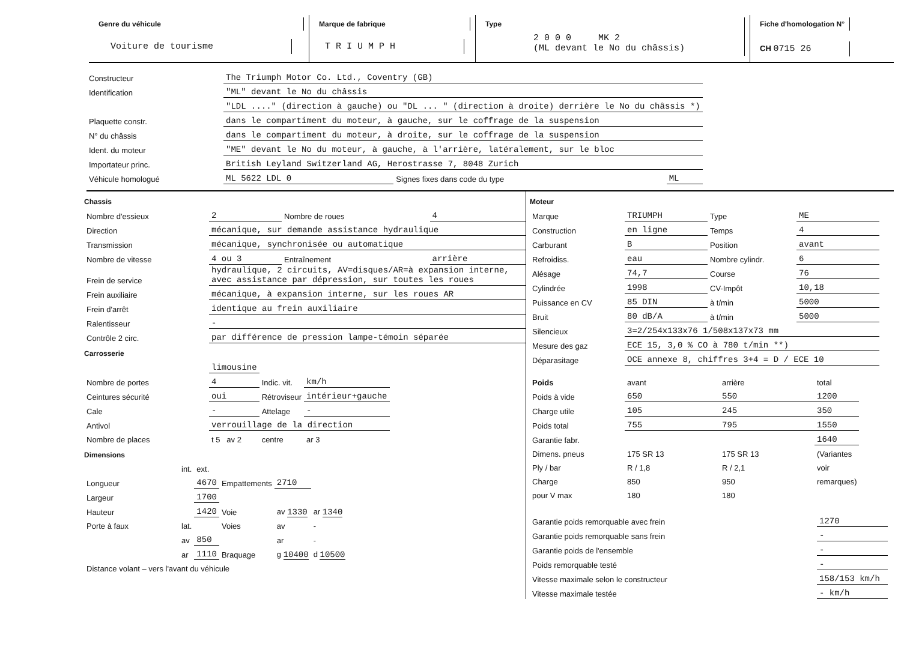Genre du véhicule
Voiture de tourisme
Marque de fabrique
T R I U M P H
Type
2 0 0 0 MK 2
(ML devant le No du châssis)
Fiche d'homologation N°
CH 0715 26
| Constructeur | The Triumph Motor Co. Ltd., Coventry (GB) | | |
| Identification | "ML" devant le No du châssis | | |
| | "LDL ...." (direction à gauche) ou "DL ... " (direction à droite) derrière le No du châssis *) | | |
| Plaquette constr. | dans le compartiment du moteur, à gauche, sur le coffrage de la suspension | | |
| N° du châssis | dans le compartiment du moteur, à droite, sur le coffrage de la suspension | | |
| Ident. du moteur | "ME" devant le No du moteur, à gauche, à l'arrière, latéralement, sur le bloc | | |
| Importateur princ. | British Leyland Switzerland AG, Herostrasse 7, 8048 Zurich | | |
| Véhicule homologué | ML 5622 LDL 0 | Signes fixes dans code du type | ML |
Chassis
| Nombre d'essieux | 2 | Nombre de roues | 4 |
| Direction | mécanique, sur demande assistance hydraulique | | |
| Transmission | mécanique, synchronisée ou automatique | | |
| Nombre de vitesse | 4 ou 3 | Entraînement | arrière |
| Frein de service | hydraulique, 2 circuits, AV=disques/AR=à expansion interne, avec assistance par dépression, sur toutes les roues | | |
| Frein auxiliaire | mécanique, à expansion interne, sur les roues AR | | |
| Frein d'arrêt | identique au frein auxiliaire | | |
| Ralentisseur | - | | |
| Contrôle 2 circ. | par différence de pression lampe-témoin séparée | | |
Carrosserie
| | limousine | | |
| Nombre de portes | 4 | Indic. vit. | km/h |
| Ceintures sécurité | oui | Rétroviseur | intérieur+gauche |
| Cale | - | Attelage | - |
| Antivol | verrouillage de la direction | | |
| Nombre de places | t 5 av 2 | centre | ar 3 |
Dimensions
| | int. | ext. | | | |
| Longueur | | 4670 | Empattements | 2710 | |
| Largeur | | 1700 | | | |
| Hauteur | | 1420 | Voie | av 1330 | ar 1340 |
| Porte à faux | lat. | | Voies | av | - |
| | av | 850 | | ar | - |
| | ar | 1110 | Braquage | g 10400 | d 10500 |
| Distance volant – vers l'avant du véhicule | | | | | |
Moteur
| Marque | TRIUMPH | Type | ME |
| Construction | en ligne | Temps | 4 |
| Carburant | B | Position | avant |
| Refroidiss. | eau | Nombre cylindr. | 6 |
| Alésage | 74,7 | Course | 76 |
| Cylindrée | 1998 | CV-Impôt | 10,18 |
| Puissance en CV | 85 DIN | à t/min | 5000 |
| Bruit | 80 dB/A | à t/min | 5000 |
| Silencieux | 3=2/254x133x76 1/508x137x73 mm | | |
| Mesure des gaz | ECE 15, 3,0 % CO à 780 t/min **) | | |
| Déparasitage | OCE annexe 8, chiffres 3+4 = D / ECE 10 | | |
| Poids | avant | arrière | total |
| Poids à vide | 650 | 550 | 1200 |
| Charge utile | 105 | 245 | 350 |
| Poids total | 755 | 795 | 1550 |
| Garantie fabr. | | | 1640 |
| Dimens. pneus | 175 SR 13 | 175 SR 13 | (Variantes |
| Ply / bar | R / 1,8 | R / 2,1 | voir |
| Charge | 850 | 950 | remarques) |
| pour V max | 180 | 180 | |
| Garantie poids remorquable avec frein | 1270 |
| Garantie poids remorquable sans frein | - |
| Garantie poids de l'ensemble | - |
| Poids remorquable testé | - |
| Vitesse maximale selon le constructeur | 158/153 km/h |
| Vitesse maximale testée | - km/h |